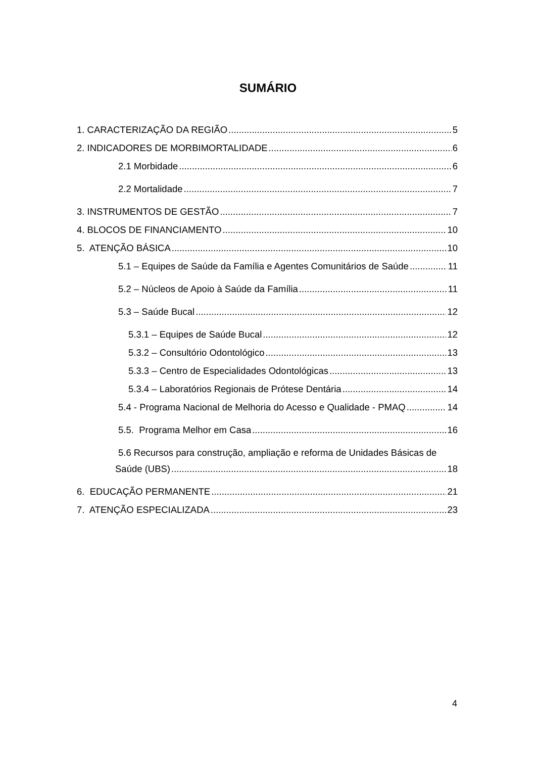SUMÁRIO
1. CARACTERIZAÇÃO DA REGIÃO 5
2. INDICADORES DE MORBIMORTALIDADE 6
2.1 Morbidade 6
2.2 Mortalidade 7
3. INSTRUMENTOS DE GESTÃO 7
4. BLOCOS DE FINANCIAMENTO 10
5. ATENÇÃO BÁSICA 10
5.1 – Equipes de Saúde da Família e Agentes Comunitários de Saúde 11
5.2 – Núcleos de Apoio à Saúde da Família 11
5.3 – Saúde Bucal 12
5.3.1 – Equipes de Saúde Bucal 12
5.3.2 – Consultório Odontológico 13
5.3.3 – Centro de Especialidades Odontológicas 13
5.3.4 – Laboratórios Regionais de Prótese Dentária 14
5.4 - Programa Nacional de Melhoria do Acesso e Qualidade - PMAQ 14
5.5. Programa Melhor em Casa 16
5.6 Recursos para construção, ampliação e reforma de Unidades Básicas de
Saúde (UBS) 18
6. EDUCAÇÃO PERMANENTE 21
7. ATENÇÃO ESPECIALIZADA 23
4